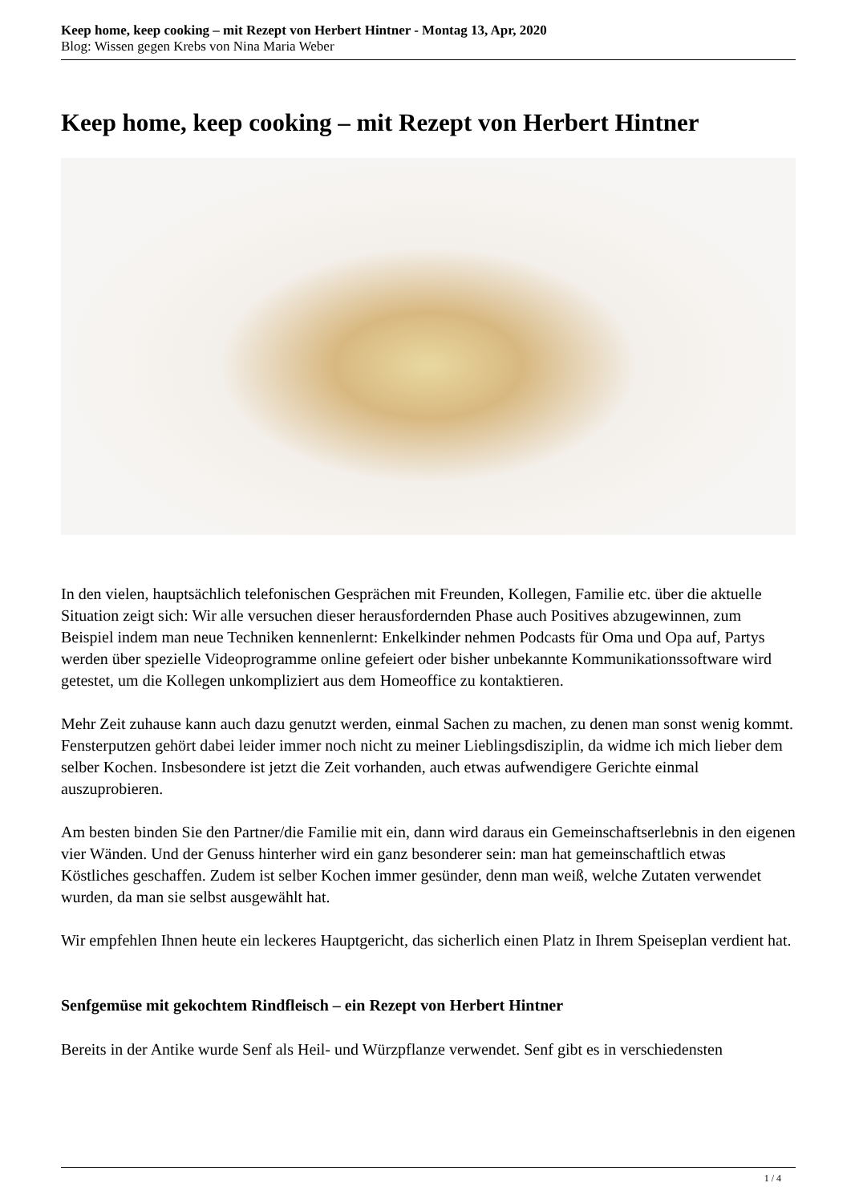Keep home, keep cooking – mit Rezept von Herbert Hintner - Montag 13, Apr, 2020
Blog: Wissen gegen Krebs von Nina Maria Weber
Keep home, keep cooking – mit Rezept von Herbert Hintner
In den vielen, hauptsächlich telefonischen Gesprächen mit Freunden, Kollegen, Familie etc. über die aktuelle Situation zeigt sich: Wir alle versuchen dieser herausfordernden Phase auch Positives abzugewinnen, zum Beispiel indem man neue Techniken kennenlernt: Enkelkinder nehmen Podcasts für Oma und Opa auf, Partys werden über spezielle Videoprogramme online gefeiert oder bisher unbekannte Kommunikationssoftware wird getestet, um die Kollegen unkompliziert aus dem Homeoffice zu kontaktieren.
Mehr Zeit zuhause kann auch dazu genutzt werden, einmal Sachen zu machen, zu denen man sonst wenig kommt. Fensterputzen gehört dabei leider immer noch nicht zu meiner Lieblingsdisziplin, da widme ich mich lieber dem selber Kochen. Insbesondere ist jetzt die Zeit vorhanden, auch etwas aufwendigere Gerichte einmal auszuprobieren.
Am besten binden Sie den Partner/die Familie mit ein, dann wird daraus ein Gemeinschaftserlebnis in den eigenen vier Wänden. Und der Genuss hinterher wird ein ganz besonderer sein: man hat gemeinschaftlich etwas Köstliches geschaffen. Zudem ist selber Kochen immer gesünder, denn man weiß, welche Zutaten verwendet wurden, da man sie selbst ausgewählt hat.
Wir empfehlen Ihnen heute ein leckeres Hauptgericht, das sicherlich einen Platz in Ihrem Speiseplan verdient hat.
Senfgemüse mit gekochtem Rindfleisch – ein Rezept von Herbert Hintner
Bereits in der Antike wurde Senf als Heil- und Würzpflanze verwendet. Senf gibt es in verschiedensten
1 / 4